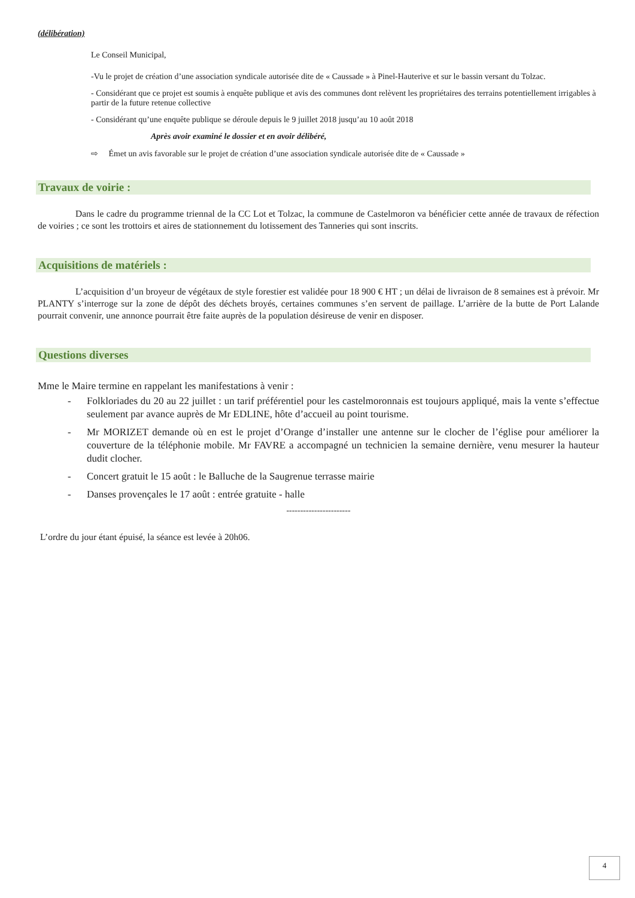(délibération)
Le Conseil Municipal,
-Vu le projet de création d’une association syndicale autorisée dite de « Caussade » à Pinel-Hauterive et sur le bassin versant du Tolzac.
- Considérant que ce projet est soumis à enquête publique et avis des communes dont relèvent les propriétaires des terrains potentiellement irrigables à partir de la future retenue collective
- Considérant qu’une enquête publique se déroule depuis le 9 juillet 2018 jusqu’au 10 août 2018
Après avoir examiné le dossier et en avoir délibéré,
⇨ Émet un avis favorable sur le projet de création d’une association syndicale autorisée dite de « Caussade »
Travaux de voirie :
Dans le cadre du programme triennal de la CC Lot et Tolzac, la commune de Castelmoron va bénéficier cette année de travaux de réfection de voiries ; ce sont les trottoirs et aires de stationnement du lotissement des Tanneries qui sont inscrits.
Acquisitions de matériels :
L’acquisition d’un broyeur de végétaux de style forestier est validée pour 18 900 € HT ; un délai de livraison de 8 semaines est à prévoir. Mr PLANTY s’interroge sur la zone de dépôt des déchets broyés, certaines communes s’en servent de paillage. L’arrière de la butte de Port Lalande pourrait convenir, une annonce pourrait être faite auprès de la population désireuse de venir en disposer.
Questions diverses
Mme le Maire termine en rappelant les manifestations à venir :
- Folkloriades du 20 au 22 juillet : un tarif préférentiel pour les castelmoronnais est toujours appliqué, mais la vente s’effectue seulement par avance auprès de Mr EDLINE, hôte d’accueil au point tourisme.
- Mr MORIZET demande où en est le projet d’Orange d’installer une antenne sur le clocher de l’église pour améliorer la couverture de la téléphonie mobile. Mr FAVRE a accompagné un technicien la semaine dernière, venu mesurer la hauteur dudit clocher.
- Concert gratuit le 15 août : le Balluche de la Saugrenue terrasse mairie
- Danses provençales le 17 août : entrée gratuite - halle
-----------------------
L’ordre du jour étant épuisé, la séance est levée à 20h06.
4